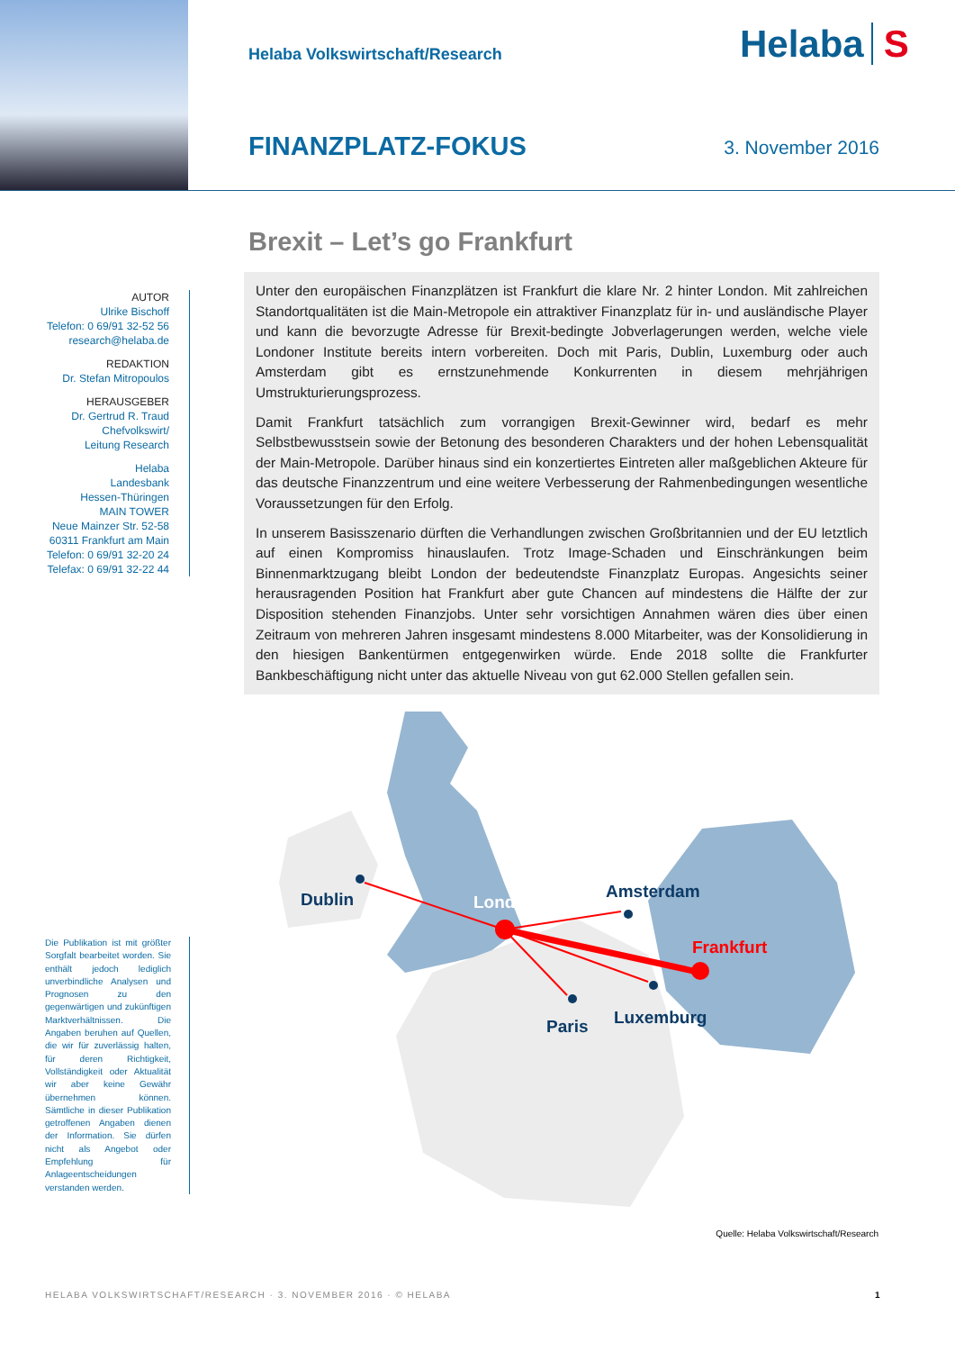Helaba Volkswirtschaft/Research
Helaba S
FINANZPLATZ-FOKUS
3. November 2016
Brexit – Let’s go Frankfurt
AUTOR
Ulrike Bischoff
Telefon: 0 69/91 32-52 56
research@helaba.de
REDAKTION
Dr. Stefan Mitropoulos
HERAUSGEBER
Dr. Gertrud R. Traud
Chefvolkswirt/
Leitung Research
Helaba
Landesbank
Hessen-Thüringen
MAIN TOWER
Neue Mainzer Str. 52-58
60311 Frankfurt am Main
Telefon: 0 69/91 32-20 24
Telefax: 0 69/91 32-22 44
Unter den europäischen Finanzplätzen ist Frankfurt die klare Nr. 2 hinter London. Mit zahlreichen Standortqualitäten ist die Main-Metropole ein attraktiver Finanzplatz für in- und ausländische Player und kann die bevorzugte Adresse für Brexit-bedingte Jobverlagerungen werden, welche viele Londoner Institute bereits intern vorbereiten. Doch mit Paris, Dublin, Luxemburg oder auch Amsterdam gibt es ernstzunehmende Konkurrenten in diesem mehrjährigen Umstrukturierungsprozess.
Damit Frankfurt tatsächlich zum vorrangigen Brexit-Gewinner wird, bedarf es mehr Selbstbewusstsein sowie der Betonung des besonderen Charakters und der hohen Lebensqualität der Main-Metropole. Darüber hinaus sind ein konzertiertes Eintreten aller maßgeblichen Akteure für das deutsche Finanzzentrum und eine weitere Verbesserung der Rahmenbedingungen wesentliche Voraussetzungen für den Erfolg.
In unserem Basisszenario dürften die Verhandlungen zwischen Großbritannien und der EU letztlich auf einen Kompromiss hinauslaufen. Trotz Image-Schaden und Einschränkungen beim Binnenmarktzugang bleibt London der bedeutendste Finanzplatz Europas. Angesichts seiner herausragenden Position hat Frankfurt aber gute Chancen auf mindestens die Hälfte der zur Disposition stehenden Finanzjobs. Unter sehr vorsichtigen Annahmen wären dies über einen Zeitraum von mehreren Jahren insgesamt mindestens 8.000 Mitarbeiter, was der Konsolidierung in den hiesigen Bankentürmen entgegenwirken würde. Ende 2018 sollte die Frankfurter Bankbeschäftigung nicht unter das aktuelle Niveau von gut 62.000 Stellen gefallen sein.
Dublin
London
Amsterdam
Frankfurt
Paris
Luxemburg
Die Publikation ist mit größter Sorgfalt bearbeitet worden. Sie enthält jedoch lediglich unverbindliche Analysen und Prognosen zu den gegenwärtigen und zukünftigen Marktverhältnissen. Die Angaben beruhen auf Quellen, die wir für zuverlässig halten, für deren Richtigkeit, Vollständigkeit oder Aktualität wir aber keine Gewähr übernehmen können. Sämtliche in dieser Publikation getroffenen Angaben dienen der Information. Sie dürfen nicht als Angebot oder Empfehlung für Anlageentscheidungen verstanden werden.
Quelle: Helaba Volkswirtschaft/Research
HELABA VOLKSWIRTSCHAFT/RESEARCH · 3. NOVEMBER 2016 · © HELABA
1